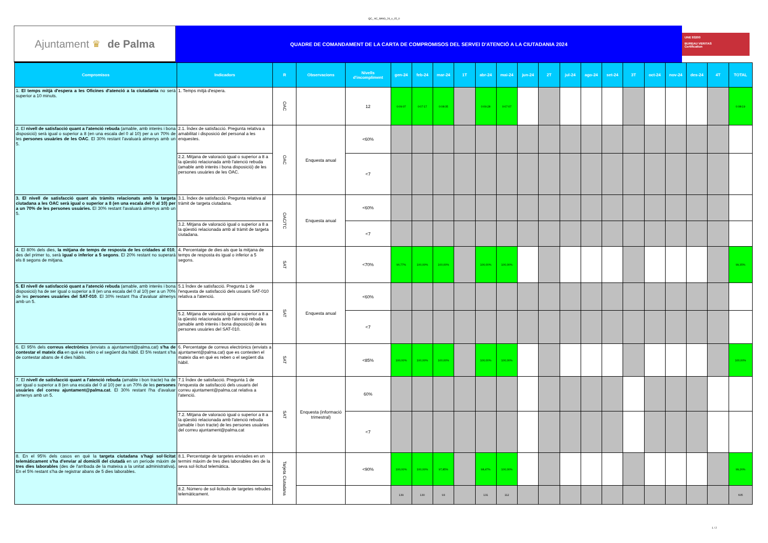QC_ AC_MAIG_24_v_15_0
Ajuntament ♛ de Palma
QUADRE DE COMANDAMENT DE LA CARTA DE COMPROMISOS DEL SERVEI D'ATENCIÓ A LA CIUTADANIA 2024
UNE 93200
BUREAU VERITAS
Certification
| Compromisos | Indicadors | R | Observacions | Nivells d'incompliment | gen-24 | feb-24 | mar-24 | 1T | abr-24 | mai-24 | jun-24 | 2T | jul-24 | ago-24 | set-24 | 3T | oct-24 | nov-24 | des-24 | 4T | TOTAL |
| --- | --- | --- | --- | --- | --- | --- | --- | --- | --- | --- | --- | --- | --- | --- | --- | --- | --- | --- | --- | --- | --- |
| 1. El temps mitjà d'espera a les Oficines d'atenció a la ciutadania no serà superior a 10 minuts. | 1. Temps mitjà d'espera. | OAC | | 12 | 0:09:07 | 0:07:17 | 0:08:35 | | 0:09:28 | 0:07:07 | | | | | | | | | | | 0:08:19 |
| 2. El nivell de satisfacció quant a l'atenció rebuda (amable, amb interès i bona disposició) serà igual o superior a 8 (en una escala del 0 al 10) per a un 70% de les persones usuàries de les OAC . El 30% restant l'avaluarà almenys amb un 5. | 2.1. Índex de satisfacció. Pregunta relativa a amabilitat i disposició del personal a les enquestes. | OAC | Enquesta anual | <60% | | | | | | | | | | | | | | | | | |
| | 2.2. Mitjana de valoració igual o superior a 8 a la qüestió relacionada amb l'atenció rebuda (amable amb interès i bona disposició) de les persones usuàries de les OAC. | | | <7 | | | | | | | | | | | | | | | | | |
| 3. El nivell de satisfacció quant als tràmits relacionats amb la targeta ciutadana a les OAC serà igual o superior a 8 (en una escala del 0 al 10) per a un 70% de les persones usuàries. El 30% restant l'avaluarà almenys amb un 5. | 3.1. Índex de satisfacció. Pregunta relativa al tràmit de targeta ciutadana. | OAC/TC | Enquesta anual | <60% | | | | | | | | | | | | | | | | | |
| | 3.2. Mitjana de valoració igual o superior a 8 a la qüestió relacionada amb al tràmit de targeta ciutadana. | | | <7 | | | | | | | | | | | | | | | | | |
| 4. El 80% dels dies, la mitjana de temps de resposta de les cridades al 010 , des del primer to, serà igual o inferior a 5 segons . El 20% restant no superarà els 8 segons de mitjana. | 4. Percentatge de dies als que la mitjana de temps de resposta és igual o inferior a 5 segons. | SAT | | <70% | 96,77% | 100,00% | 100,00% | | 100,00% | 100,00% | | | | | | | | | | | 99,35% |
| 5. El nivell de satisfacció quant a l'atenció rebuda (amable, amb interès i bona disposició) ha de ser igual o superior a 8 (en una escala del 0 al 10) per a un 70% de les persones usuàries del SAT-010 . El 30% restant l'ha d'avaluar almenys amb un 5. | 5.1 Índex de satisfacció. Pregunta 1 de l'enquesta de satisfacció dels usuaris SAT-010 relativa a l'atenció. | SAT | Enquesta anual | <60% | | | | | | | | | | | | | | | | | |
| | 5.2. Mitjana de valoració igual o superior a 8 a la qüestió relacionada amb l'atenció rebuda (amable amb interès i bona disposició) de les persones usuàries del SAT-010. | | | <7 | | | | | | | | | | | | | | | | | |
| 6. El 95% dels correus electrònics (enviats a ajuntament@palma.cat) s'ha de contestar el mateix dia en què es rebin o el següent dia hàbil. El 5% restant s'ha de contestar abans de 4 dies hàbils. | 6. Percentatge de correus electrònics (enviats a ajuntament@palma.cat) que es contesten el mateix dia en què es reben o el següent dia hàbil. | SAT | | <85% | 100,00% | 100,00% | 100,00% | | 100,00% | 100,00% | | | | | | | | | | | 100,00% |
| 7. El nivell de satisfacció quant a l'atenció rebuda (amable i bon tracte) ha de ser igual o superior a 8 (en una escala del 0 al 10) per a un 70% de les persones usuàries del correu ajuntament@palma.cat . El 30% restant l'ha d'avaluar almenys amb un 5. | 7.1 Índex de satisfacció. Pregunta 1 de l'enquesta de satisfacció dels usuaris del correu ajuntament@palma.cat relativa a l'atenció. | SAT | Enquesta (informació trimestral) | 60% | | | | | | | | | | | | | | | | | |
| | 7.2. Mitjana de valoració igual o superior a 8 a la qüestió relacionada amb l'atenció rebuda (amable i bon tracte) de les persones usuàries del correu ajuntament@palma.cat | | | <7 | | | | | | | | | | | | | | | | | |
| 8. En el 95% dels casos en què la targeta ciutadana s'hagi sol·licitat telemàticament s'ha d'enviar al domicili del ciutadà en un període màxim de tres dies laborables (des de l'arribada de la mateixa a la unitat administrativa) . En el 5% restant s'ha de registrar abans de 5 dies laborables. | 8.1. Percentatge de targetes enviades en un termini màxim de tres dies laborables des de la seva sol·licitud telemàtica. | Tarjeta Ciutadana | | <90% | 100,00% | 100,00% | 97,85% | | 98,47% | 100,00% | | | | | | | | | | | 99,26% |
| | 8.2. Número de sol·licituds de targetes rebudes telemàticament. | | | | 139 | 130 | 93 | | 131 | 112 | | | | | | | | | | | 605 |
1 / 2